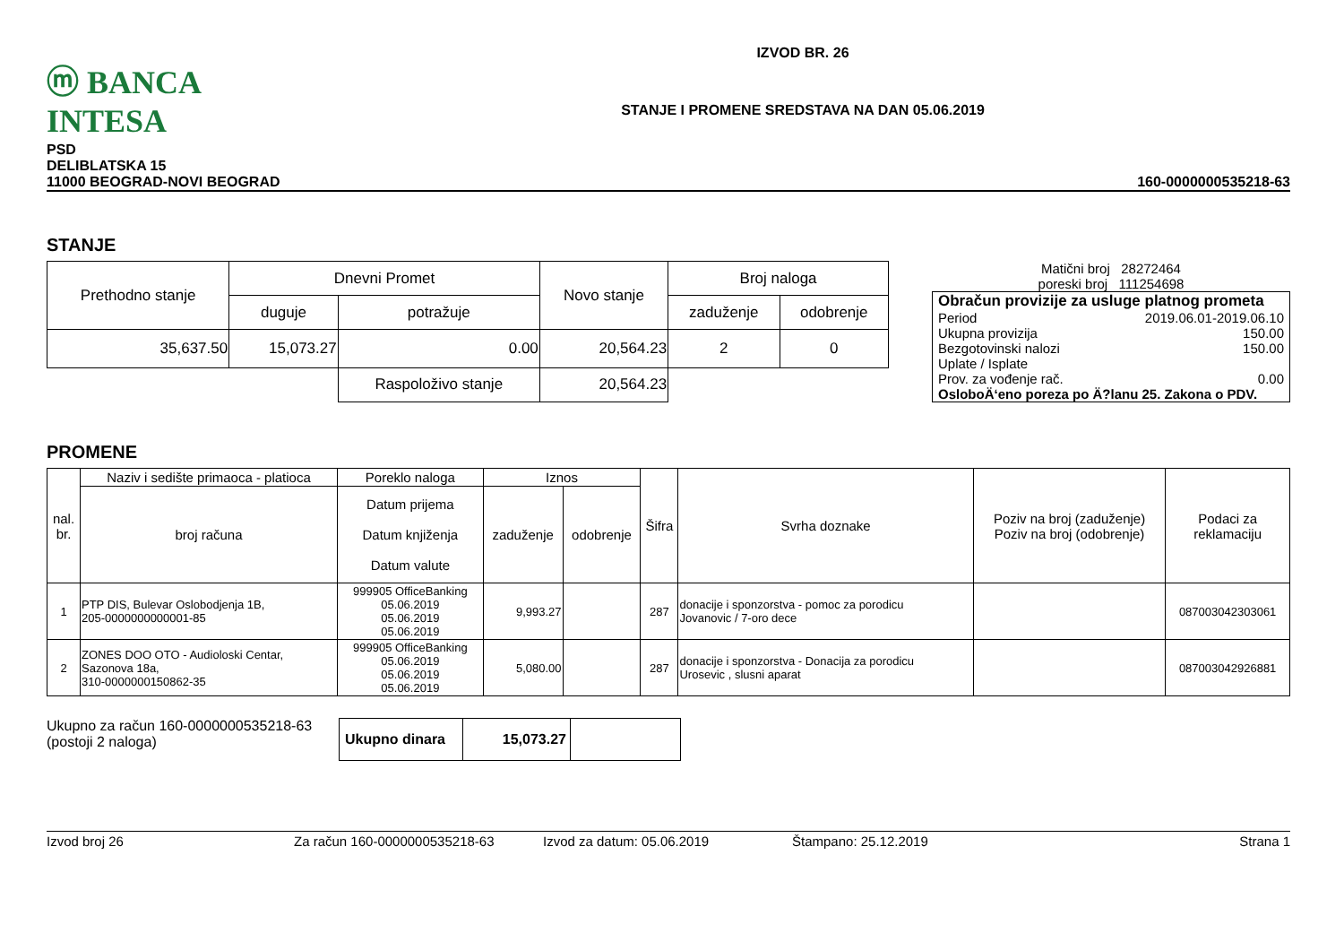ⓜ BANCA INTESA
IZVOD BR. 26
STANJE I PROMENE SREDSTAVA NA DAN 05.06.2019
PSD
DELIBLATSKA 15
11000 BEOGRAD-NOVI BEOGRAD
160-0000000535218-63
STANJE
| Prethodno stanje | Dnevni Promet | | Novo stanje | Broj naloga | |
| --- | --- | --- | --- | --- | --- |
| | duguje | potražuje | | zaduženje | odobrenje |
| 35,637.50 | 15,073.27 | 0.00 | 20,564.23 | 2 | 0 |
| | | Raspoloživo stanje | 20,564.23 | | |
Matični broj 28272464
poreski broj 111254698
Obračun provizije za usluge platnog prometa
Period 2019.06.01-2019.06.10
Ukupna provizija 150.00
Bezgotovinski nalozi 150.00
Uplate / Isplate
Prov. za vođenje rač. 0.00
OsloboÄ‘eno poreza po Ä?lanu 25. Zakona o PDV.
PROMENE
| nal. br. | Naziv i sedište primaoca - platioca | Poreklo naloga | Iznos | | Šifra | Svrha doznake | Poziv na broj (zaduženje) Poziv na broj (odobrenje) | Podaci za reklamaciju |
| --- | --- | --- | --- | --- | --- | --- | --- | --- |
| | broj računa | Datum prijema Datum knjiženja Datum valute | zaduženje | odobrenje | | | | |
| 1 | PTP DIS, Bulevar Oslobodjenja 1B, 205-0000000000001-85 | 999905 OfficeBanking 05.06.2019 05.06.2019 05.06.2019 | 9,993.27 | | 287 | donacije i sponzorstva - pomoc za porodicu Jovanovic / 7-oro dece | | 087003042303061 |
| 2 | ZONES DOO OTO - Audioloski Centar, Sazonova 18a, 310-0000000150862-35 | 999905 OfficeBanking 05.06.2019 05.06.2019 05.06.2019 | 5,080.00 | | 287 | donacije i sponzorstva - Donacija za porodicu Urosevic , slusni aparat | | 087003042926881 |
Ukupno za račun 160-0000000535218-63
(postoji 2 naloga)
| Ukupno dinara | 15,073.27 | |
Izvod broj 26 Za račun 160-0000000535218-63 Izvod za datum: 05.06.2019 Štampano: 25.12.2019 Strana 1